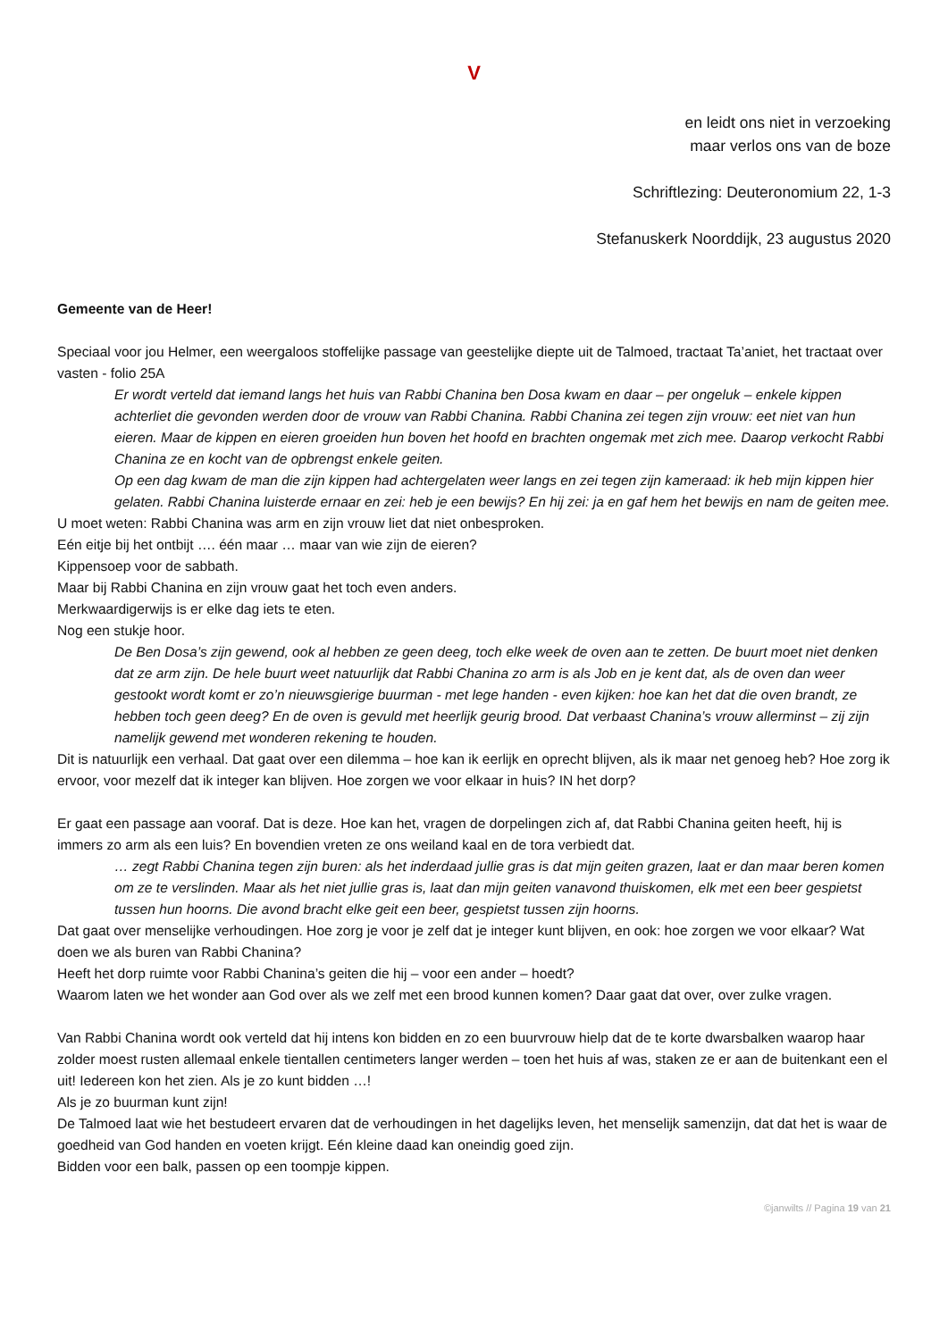V
en leidt ons niet in verzoeking
maar verlos ons van de boze
Schriftlezing: Deuteronomium 22, 1-3
Stefanuskerk Noorddijk, 23 augustus 2020
Gemeente van de Heer!
Speciaal voor jou Helmer, een weergaloos stoffelijke passage van geestelijke diepte uit de Talmoed, tractaat Ta’aniet, het tractaat over vasten - folio 25A
Er wordt verteld dat iemand langs het huis van Rabbi Chanina ben Dosa kwam en daar – per ongeluk – enkele kippen achterliet die gevonden werden door de vrouw van Rabbi Chanina. Rabbi Chanina zei tegen zijn vrouw: eet niet van hun eieren. Maar de kippen en eieren groeiden hun boven het hoofd en brachten ongemak met zich mee. Daarop verkocht Rabbi Chanina ze en kocht van de opbrengst enkele geiten.
Op een dag kwam de man die zijn kippen had achtergelaten weer langs en zei tegen zijn kameraad: ik heb mijn kippen hier gelaten. Rabbi Chanina luisterde ernaar en zei: heb je een bewijs? En hij zei: ja en gaf hem het bewijs en nam de geiten mee.
U moet weten: Rabbi Chanina was arm en zijn vrouw liet dat niet onbesproken.
Eén eitje bij het ontbijt …. één maar … maar van wie zijn de eieren?
Kippensoep voor de sabbath.
Maar bij Rabbi Chanina en zijn vrouw gaat het toch even anders.
Merkwaardigerwijs is er elke dag iets te eten.
Nog een stukje hoor.
De Ben Dosa’s zijn gewend, ook al hebben ze geen deeg, toch elke week de oven aan te zetten. De buurt moet niet denken dat ze arm zijn. De hele buurt weet natuurlijk dat Rabbi Chanina zo arm is als Job en je kent dat, als de oven dan weer gestookt wordt komt er zo’n nieuwsgierige buurman - met lege handen - even kijken: hoe kan het dat die oven brandt, ze hebben toch geen deeg? En de oven is gevuld met heerlijk geurig brood. Dat verbaast Chanina’s vrouw allerminst – zij zijn namelijk gewend met wonderen rekening te houden.
Dit is natuurlijk een verhaal. Dat gaat over een dilemma – hoe kan ik eerlijk en oprecht blijven, als ik maar net genoeg heb? Hoe zorg ik ervoor, voor mezelf dat ik integer kan blijven. Hoe zorgen we voor elkaar in huis? IN het dorp?
Er gaat een passage aan vooraf. Dat is deze. Hoe kan het, vragen de dorpelingen zich af, dat Rabbi Chanina geiten heeft, hij is immers zo arm als een luis? En bovendien vreten ze ons weiland kaal en de tora verbiedt dat.
… zegt Rabbi Chanina tegen zijn buren: als het inderdaad jullie gras is dat mijn geiten grazen, laat er dan maar beren komen om ze te verslinden. Maar als het niet jullie gras is, laat dan mijn geiten vanavond thuiskomen, elk met een beer gespietst tussen hun hoorns. Die avond bracht elke geit een beer, gespietst tussen zijn hoorns.
Dat gaat over menselijke verhoudingen. Hoe zorg je voor je zelf dat je integer kunt blijven, en ook: hoe zorgen we voor elkaar? Wat doen we als buren van Rabbi Chanina?
Heeft het dorp ruimte voor Rabbi Chanina’s geiten die hij – voor een ander – hoedt?
Waarom laten we het wonder aan God over als we zelf met een brood kunnen komen? Daar gaat dat over, over zulke vragen.
Van Rabbi Chanina wordt ook verteld dat hij intens kon bidden en zo een buurvrouw hielp dat de te korte dwarsbalken waarop haar zolder moest rusten allemaal enkele tientallen centimeters langer werden – toen het huis af was, staken ze er aan de buitenkant een el uit! Iedereen kon het zien. Als je zo kunt bidden …!
Als je zo buurman kunt zijn!
De Talmoed laat wie het bestudeert ervaren dat de verhoudingen in het dagelijks leven, het menselijk samenzijn, dat dat het is waar de goedheid van God handen en voeten krijgt. Eén kleine daad kan oneindig goed zijn.
Bidden voor een balk, passen op een toompje kippen.
©janwilts // Pagina 19 van 21